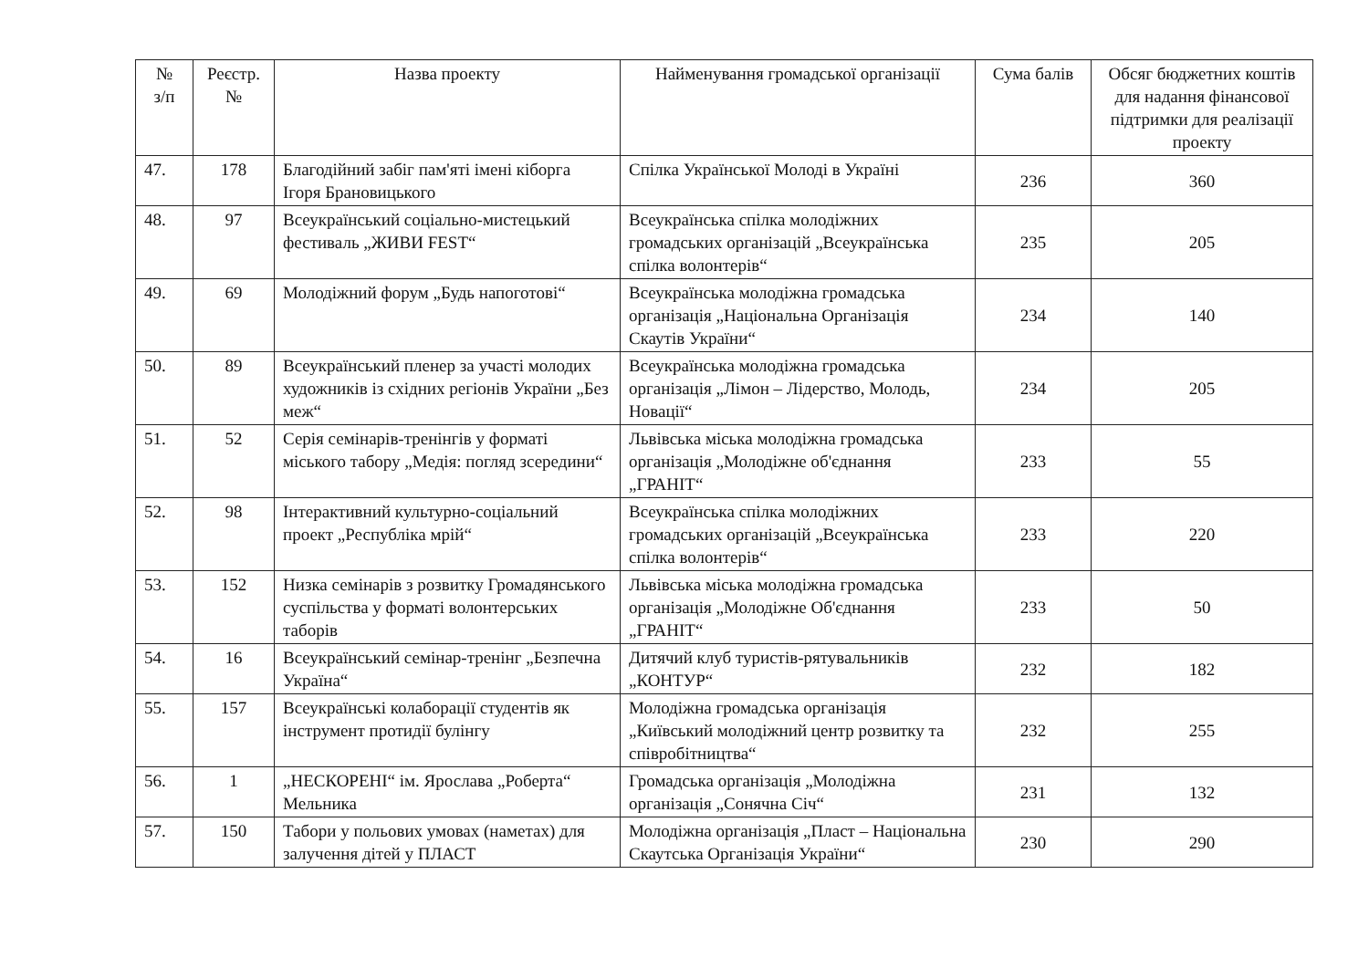| № з/п | Реєстр. № | Назва проекту | Найменування громадської організації | Сума балів | Обсяг бюджетних коштів для надання фінансової підтримки для реалізації проекту |
| --- | --- | --- | --- | --- | --- |
| 47. | 178 | Благодійний забіг пам'яті імені кіборга Ігоря Брановицького | Спілка Української Молоді в Україні | 236 | 360 |
| 48. | 97 | Всеукраїнський соціально-мистецький фестиваль „ЖИВИ FEST“ | Всеукраїнська спілка молодіжних громадських організацій „Всеукраїнська спілка волонтерів“ | 235 | 205 |
| 49. | 69 | Молодіжний форум „Будь напоготові“ | Всеукраїнська молодіжна громадська організація „Національна Організація Скаутів України“ | 234 | 140 |
| 50. | 89 | Всеукраїнський пленер за участі молодих художників із східних регіонів України „Без меж“ | Всеукраїнська молодіжна громадська організація „Лімон – Лідерство, Молодь, Новації“ | 234 | 205 |
| 51. | 52 | Серія семінарів-тренінгів у форматі міського табору „Медія: погляд зсередини“ | Львівська міська молодіжна громадська організація „Молодіжне об'єднання „ГРАНІТ“ | 233 | 55 |
| 52. | 98 | Інтерактивний культурно-соціальний проект „Республіка мрій“ | Всеукраїнська спілка молодіжних громадських організацій „Всеукраїнська спілка волонтерів“ | 233 | 220 |
| 53. | 152 | Низка семінарів з розвитку Громадянського суспільства у форматі волонтерських таборів | Львівська міська молодіжна громадська організація „Молодіжне Об'єднання „ГРАНІТ“ | 233 | 50 |
| 54. | 16 | Всеукраїнський семінар-тренінг „Безпечна Україна“ | Дитячий клуб туристів-рятувальників „КОНТУР“ | 232 | 182 |
| 55. | 157 | Всеукраїнські колаборації студентів як інструмент протидії булінгу | Молодіжна громадська організація „Київський молодіжний центр розвитку та співробітництва“ | 232 | 255 |
| 56. | 1 | „НЕСКОРЕНІ“ ім. Ярослава „Роберта“ Мельника | Громадська організація „Молодіжна організація „Сонячна Січ“ | 231 | 132 |
| 57. | 150 | Табори у польових умовах (наметах) для залучення дітей у ПЛАСТ | Молодіжна організація „Пласт – Національна Скаутська Організація України“ | 230 | 290 |